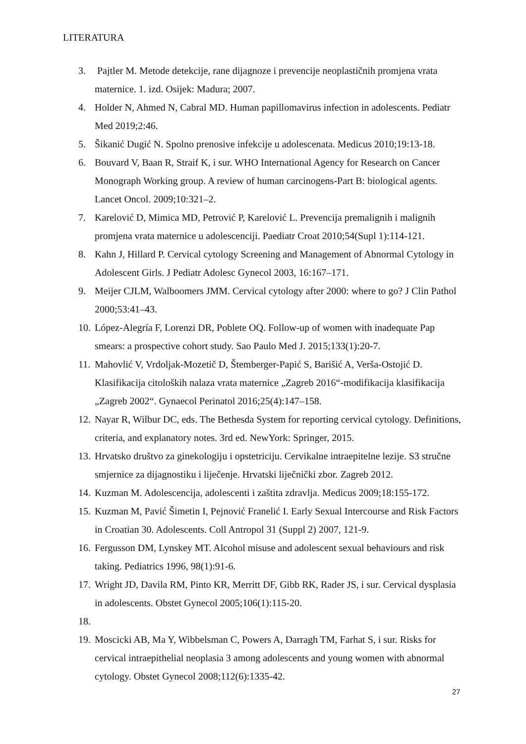LITERATURA
3. Pajtler M. Metode detekcije, rane dijagnoze i prevencije neoplastičnih promjena vrata maternice. 1. izd. Osijek: Madura; 2007.
4. Holder N, Ahmed N, Cabral MD. Human papillomavirus infection in adolescents. Pediatr Med 2019;2:46.
5. Šikanić Dugić N. Spolno prenosive infekcije u adolescenata. Medicus 2010;19:13-18.
6. Bouvard V, Baan R, Straif K, i sur. WHO International Agency for Research on Cancer Monograph Working group. A review of human carcinogens-Part B: biological agents. Lancet Oncol. 2009;10:321–2.
7. Karelović D, Mimica MD, Petrović P, Karelović L. Prevencija premalignih i malignih promjena vrata maternice u adolescenciji. Paediatr Croat 2010;54(Supl 1):114-121.
8. Kahn J, Hillard P. Cervical cytology Screening and Management of Abnormal Cytology in Adolescent Girls. J Pediatr Adolesc Gynecol 2003, 16:167–171.
9. Meijer CJLM, Walboomers JMM. Cervical cytology after 2000: where to go? J Clin Pathol 2000;53:41–43.
10. López-Alegría F, Lorenzi DR, Poblete OQ. Follow-up of women with inadequate Pap smears: a prospective cohort study. Sao Paulo Med J. 2015;133(1):20-7.
11. Mahovlić V, Vrdoljak-Mozetič D, Štemberger-Papić S, Barišić A, Verša-Ostojić D. Klasifikacija citoloških nalaza vrata maternice „Zagreb 2016“-modifikacija klasifikacija „Zagreb 2002“. Gynaecol Perinatol 2016;25(4):147–158.
12. Nayar R, Wilbur DC, eds. The Bethesda System for reporting cervical cytology. Definitions, criteria, and explanatory notes. 3rd ed. NewYork: Springer, 2015.
13. Hrvatsko društvo za ginekologiju i opstetriciju. Cervikalne intraepitelne lezije. S3 stručne smjernice za dijagnostiku i liječenje. Hrvatski liječnički zbor. Zagreb 2012.
14. Kuzman M. Adolescencija, adolescenti i zaštita zdravlja. Medicus 2009;18:155-172.
15. Kuzman M, Pavić Šimetin I, Pejnović Franelić I. Early Sexual Intercourse and Risk Factors in Croatian 30. Adolescents. Coll Antropol 31 (Suppl 2) 2007, 121-9.
16. Fergusson DM, Lynskey MT. Alcohol misuse and adolescent sexual behaviours and risk taking. Pediatrics 1996, 98(1):91-6.
17. Wright JD, Davila RM, Pinto KR, Merritt DF, Gibb RK, Rader JS, i sur. Cervical dysplasia in adolescents. Obstet Gynecol 2005;106(1):115-20.
18.
19. Moscicki AB, Ma Y, Wibbelsman C, Powers A, Darragh TM, Farhat S, i sur. Risks for cervical intraepithelial neoplasia 3 among adolescents and young women with abnormal cytology. Obstet Gynecol 2008;112(6):1335-42.
27